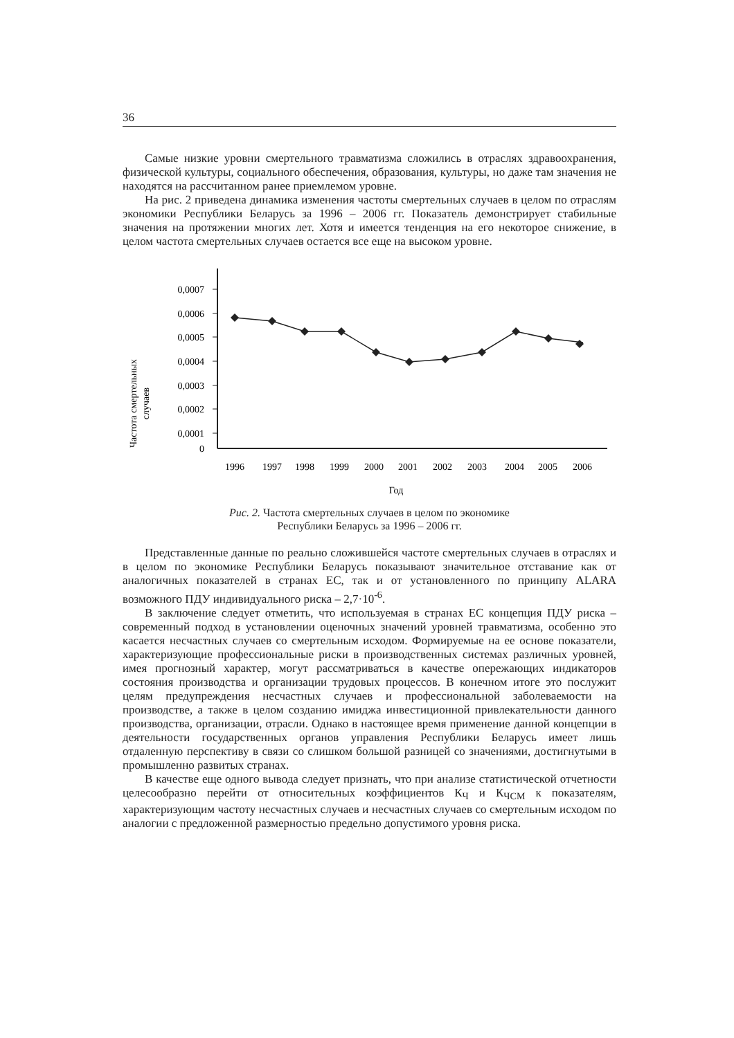36
Самые низкие уровни смертельного травматизма сложились в отраслях здравоохранения, физической культуры, социального обеспечения, образования, культуры, но даже там значения не находятся на рассчитанном ранее приемлемом уровне.
На рис. 2 приведена динамика изменения частоты смертельных случаев в целом по отраслям экономики Республики Беларусь за 1996 – 2006 гг. Показатель демонстрирует стабильные значения на протяжении многих лет. Хотя и имеется тенденция на его некоторое снижение, в целом частота смертельных случаев остается все еще на высоком уровне.
Частота смертельных
случаев
0,0007
0,0006
0,0005
0,0004
0,0003
0,0002
0,0001
0
1996
1997
1998
1999
2000
2001
2002
2003
2004
2005
2006
Год
Рис. 2. Частота смертельных случаев в целом по экономике
Республики Беларусь за 1996 – 2006 гг.
Представленные данные по реально сложившейся частоте смертельных случаев в отраслях и в целом по экономике Республики Беларусь показывают значительное отставание как от аналогичных показателей в странах ЕС, так и от установленного по принципу ALARA возможного ПДУ индивидуального риска – 2,7·10<sup>-6</sup>.
В заключение следует отметить, что используемая в странах ЕС концепция ПДУ риска – современный подход в установлении оценочных значений уровней травматизма, особенно это касается несчастных случаев со смертельным исходом. Формируемые на ее основе показатели, характеризующие профессиональные риски в производственных системах различных уровней, имея прогнозный характер, могут рассматриваться в качестве опережающих индикаторов состояния производства и организации трудовых процессов. В конечном итоге это послужит целям предупреждения несчастных случаев и профессиональной заболеваемости на производстве, а также в целом созданию имиджа инвестиционной привлекательности данного производства, организации, отрасли. Однако в настоящее время применение данной концепции в деятельности государственных органов управления Республики Беларусь имеет лишь отдаленную перспективу в связи со слишком большой разницей со значениями, достигнутыми в промышленно развитых странах.
В качестве еще одного вывода следует признать, что при анализе статистической отчетности целесообразно перейти от относительных коэффициентов К<sub>Ч</sub> и К<sub>ЧСМ</sub> к показателям, характеризующим частоту несчастных случаев и несчастных случаев со смертельным исходом по аналогии с предложенной размерностью предельно допустимого уровня риска.